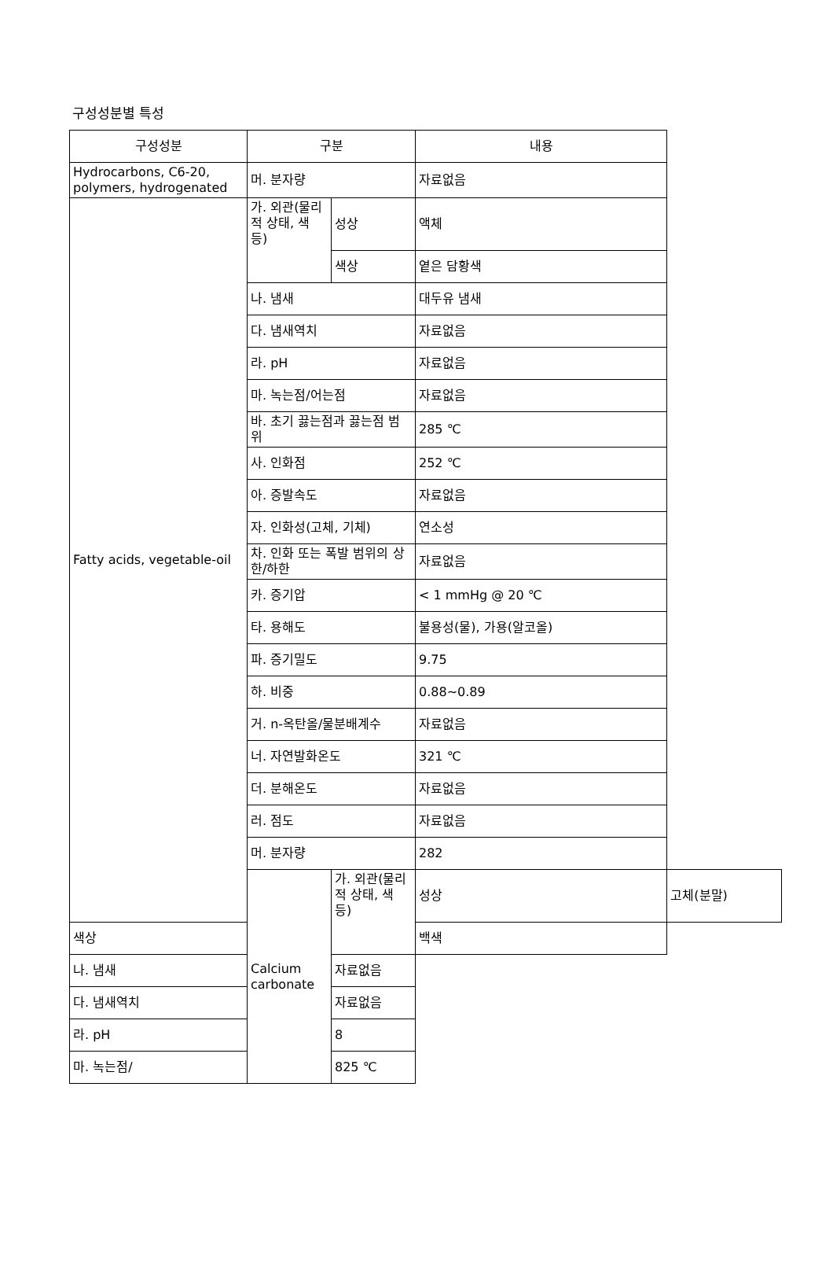구성성분별 특성
| 구성성분 | 구분 | | 내용 | |
| --- | --- | --- | --- | --- |
| Hydrocarbons, C6-20, polymers, hydrogenated | 머. 분자량 | | 자료없음 | |
| Fatty acids, vegetable-oil | 가. 외관(물리적 상태, 색 등) | 성상 | 액체 | |
| | | 색상 | 옅은 담황색 | |
| | 나. 냄새 | | 대두유 냄새 | |
| | 다. 냄새역치 | | 자료없음 | |
| | 라. pH | | 자료없음 | |
| | 마. 녹는점/어는점 | | 자료없음 | |
| | 바. 초기 끓는점과 끓는점 범위 | | 285 ℃ | |
| | 사. 인화점 | | 252 ℃ | |
| | 아. 증발속도 | | 자료없음 | |
| | 자. 인화성(고체, 기체) | | 연소성 | |
| | 차. 인화 또는 폭발 범위의 상한/하한 | | 자료없음 | |
| | 카. 증기압 | | < 1 mmHg @ 20 ℃ | |
| | 타. 용해도 | | 불용성(물), 가용(알코올) | |
| | 파. 증기밀도 | | 9.75 | |
| | 하. 비중 | | 0.88~0.89 | |
| | 거. n-옥탄올/물분배계수 | | 자료없음 | |
| | 너. 자연발화온도 | | 321 ℃ | |
| | 더. 분해온도 | | 자료없음 | |
| | 러. 점도 | | 자료없음 | |
| | 머. 분자량 | | 282 | |
| | Calcium carbonate | 가. 외관(물리적 상태, 색 등) | 성상 | 고체(분말) |
| 색상 | | | 백색 | |
| 나. 냄새 | | 자료없음 | | |
| 다. 냄새역치 | | 자료없음 | | |
| 라. pH | | 8 | | |
| 마. 녹는점/ | | 825 ℃ | | |